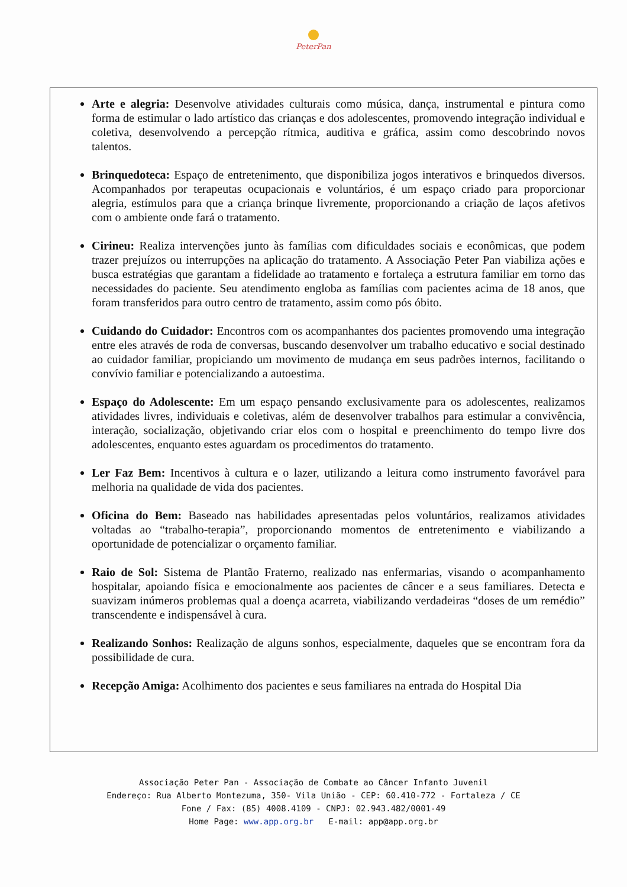PeterPan
Arte e alegria: Desenvolve atividades culturais como música, dança, instrumental e pintura como forma de estimular o lado artístico das crianças e dos adolescentes, promovendo integração individual e coletiva, desenvolvendo a percepção rítmica, auditiva e gráfica, assim como descobrindo novos talentos.
Brinquedoteca: Espaço de entretenimento, que disponibiliza jogos interativos e brinquedos diversos. Acompanhados por terapeutas ocupacionais e voluntários, é um espaço criado para proporcionar alegria, estímulos para que a criança brinque livremente, proporcionando a criação de laços afetivos com o ambiente onde fará o tratamento.
Cirineu: Realiza intervenções junto às famílias com dificuldades sociais e econômicas, que podem trazer prejuízos ou interrupções na aplicação do tratamento. A Associação Peter Pan viabiliza ações e busca estratégias que garantam a fidelidade ao tratamento e fortaleça a estrutura familiar em torno das necessidades do paciente. Seu atendimento engloba as famílias com pacientes acima de 18 anos, que foram transferidos para outro centro de tratamento, assim como pós óbito.
Cuidando do Cuidador: Encontros com os acompanhantes dos pacientes promovendo uma integração entre eles através de roda de conversas, buscando desenvolver um trabalho educativo e social destinado ao cuidador familiar, propiciando um movimento de mudança em seus padrões internos, facilitando o convívio familiar e potencializando a autoestima.
Espaço do Adolescente: Em um espaço pensando exclusivamente para os adolescentes, realizamos atividades livres, individuais e coletivas, além de desenvolver trabalhos para estimular a convivência, interação, socialização, objetivando criar elos com o hospital e preenchimento do tempo livre dos adolescentes, enquanto estes aguardam os procedimentos do tratamento.
Ler Faz Bem: Incentivos à cultura e o lazer, utilizando a leitura como instrumento favorável para melhoria na qualidade de vida dos pacientes.
Oficina do Bem: Baseado nas habilidades apresentadas pelos voluntários, realizamos atividades voltadas ao “trabalho-terapia”, proporcionando momentos de entretenimento e viabilizando a oportunidade de potencializar o orçamento familiar.
Raio de Sol: Sistema de Plantão Fraterno, realizado nas enfermarias, visando o acompanhamento hospitalar, apoiando física e emocionalmente aos pacientes de câncer e a seus familiares. Detecta e suavizam inúmeros problemas qual a doença acarreta, viabilizando verdadeiras “doses de um remédio” transcendente e indispensável à cura.
Realizando Sonhos: Realização de alguns sonhos, especialmente, daqueles que se encontram fora da possibilidade de cura.
Recepção Amiga: Acolhimento dos pacientes e seus familiares na entrada do Hospital Dia
Associação Peter Pan - Associação de Combate ao Câncer Infanto Juvenil
Endereço: Rua Alberto Montezuma, 350- Vila União - CEP: 60.410-772 - Fortaleza / CE
Fone / Fax: (85) 4008.4109 - CNPJ: 02.943.482/0001-49
Home Page: www.app.org.br E-mail: app@app.org.br